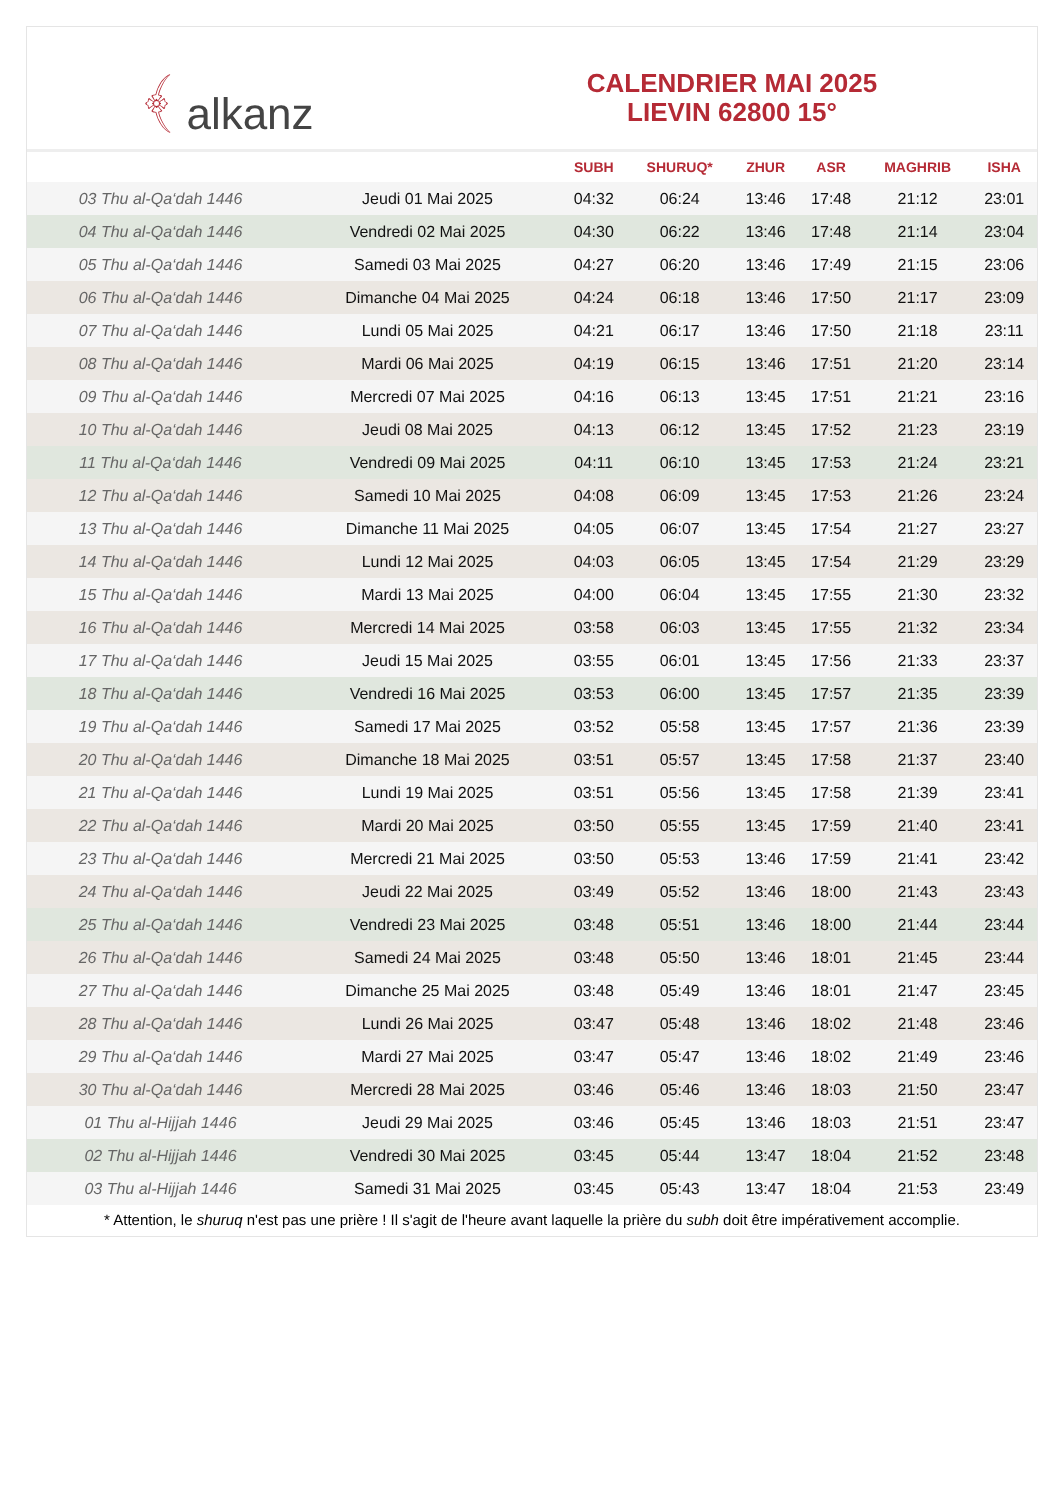﴾ alkanz
CALENDRIER MAI 2025
LIEVIN 62800 15°
| | | SUBH | SHURUQ* | ZHUR | ASR | MAGHRIB | ISHA |
| --- | --- | --- | --- | --- | --- | --- | --- |
| 03 Thu al-Qa‘dah 1446 | Jeudi 01 Mai 2025 | 04:32 | 06:24 | 13:46 | 17:48 | 21:12 | 23:01 |
| 04 Thu al-Qa‘dah 1446 | Vendredi 02 Mai 2025 | 04:30 | 06:22 | 13:46 | 17:48 | 21:14 | 23:04 |
| 05 Thu al-Qa‘dah 1446 | Samedi 03 Mai 2025 | 04:27 | 06:20 | 13:46 | 17:49 | 21:15 | 23:06 |
| 06 Thu al-Qa‘dah 1446 | Dimanche 04 Mai 2025 | 04:24 | 06:18 | 13:46 | 17:50 | 21:17 | 23:09 |
| 07 Thu al-Qa‘dah 1446 | Lundi 05 Mai 2025 | 04:21 | 06:17 | 13:46 | 17:50 | 21:18 | 23:11 |
| 08 Thu al-Qa‘dah 1446 | Mardi 06 Mai 2025 | 04:19 | 06:15 | 13:46 | 17:51 | 21:20 | 23:14 |
| 09 Thu al-Qa‘dah 1446 | Mercredi 07 Mai 2025 | 04:16 | 06:13 | 13:45 | 17:51 | 21:21 | 23:16 |
| 10 Thu al-Qa‘dah 1446 | Jeudi 08 Mai 2025 | 04:13 | 06:12 | 13:45 | 17:52 | 21:23 | 23:19 |
| 11 Thu al-Qa‘dah 1446 | Vendredi 09 Mai 2025 | 04:11 | 06:10 | 13:45 | 17:53 | 21:24 | 23:21 |
| 12 Thu al-Qa‘dah 1446 | Samedi 10 Mai 2025 | 04:08 | 06:09 | 13:45 | 17:53 | 21:26 | 23:24 |
| 13 Thu al-Qa‘dah 1446 | Dimanche 11 Mai 2025 | 04:05 | 06:07 | 13:45 | 17:54 | 21:27 | 23:27 |
| 14 Thu al-Qa‘dah 1446 | Lundi 12 Mai 2025 | 04:03 | 06:05 | 13:45 | 17:54 | 21:29 | 23:29 |
| 15 Thu al-Qa‘dah 1446 | Mardi 13 Mai 2025 | 04:00 | 06:04 | 13:45 | 17:55 | 21:30 | 23:32 |
| 16 Thu al-Qa‘dah 1446 | Mercredi 14 Mai 2025 | 03:58 | 06:03 | 13:45 | 17:55 | 21:32 | 23:34 |
| 17 Thu al-Qa‘dah 1446 | Jeudi 15 Mai 2025 | 03:55 | 06:01 | 13:45 | 17:56 | 21:33 | 23:37 |
| 18 Thu al-Qa‘dah 1446 | Vendredi 16 Mai 2025 | 03:53 | 06:00 | 13:45 | 17:57 | 21:35 | 23:39 |
| 19 Thu al-Qa‘dah 1446 | Samedi 17 Mai 2025 | 03:52 | 05:58 | 13:45 | 17:57 | 21:36 | 23:39 |
| 20 Thu al-Qa‘dah 1446 | Dimanche 18 Mai 2025 | 03:51 | 05:57 | 13:45 | 17:58 | 21:37 | 23:40 |
| 21 Thu al-Qa‘dah 1446 | Lundi 19 Mai 2025 | 03:51 | 05:56 | 13:45 | 17:58 | 21:39 | 23:41 |
| 22 Thu al-Qa‘dah 1446 | Mardi 20 Mai 2025 | 03:50 | 05:55 | 13:45 | 17:59 | 21:40 | 23:41 |
| 23 Thu al-Qa‘dah 1446 | Mercredi 21 Mai 2025 | 03:50 | 05:53 | 13:46 | 17:59 | 21:41 | 23:42 |
| 24 Thu al-Qa‘dah 1446 | Jeudi 22 Mai 2025 | 03:49 | 05:52 | 13:46 | 18:00 | 21:43 | 23:43 |
| 25 Thu al-Qa‘dah 1446 | Vendredi 23 Mai 2025 | 03:48 | 05:51 | 13:46 | 18:00 | 21:44 | 23:44 |
| 26 Thu al-Qa‘dah 1446 | Samedi 24 Mai 2025 | 03:48 | 05:50 | 13:46 | 18:01 | 21:45 | 23:44 |
| 27 Thu al-Qa‘dah 1446 | Dimanche 25 Mai 2025 | 03:48 | 05:49 | 13:46 | 18:01 | 21:47 | 23:45 |
| 28 Thu al-Qa‘dah 1446 | Lundi 26 Mai 2025 | 03:47 | 05:48 | 13:46 | 18:02 | 21:48 | 23:46 |
| 29 Thu al-Qa‘dah 1446 | Mardi 27 Mai 2025 | 03:47 | 05:47 | 13:46 | 18:02 | 21:49 | 23:46 |
| 30 Thu al-Qa‘dah 1446 | Mercredi 28 Mai 2025 | 03:46 | 05:46 | 13:46 | 18:03 | 21:50 | 23:47 |
| 01 Thu al-Hijjah 1446 | Jeudi 29 Mai 2025 | 03:46 | 05:45 | 13:46 | 18:03 | 21:51 | 23:47 |
| 02 Thu al-Hijjah 1446 | Vendredi 30 Mai 2025 | 03:45 | 05:44 | 13:47 | 18:04 | 21:52 | 23:48 |
| 03 Thu al-Hijjah 1446 | Samedi 31 Mai 2025 | 03:45 | 05:43 | 13:47 | 18:04 | 21:53 | 23:49 |
* Attention, le shuruq n'est pas une prière ! Il s'agit de l'heure avant laquelle la prière du subh doit être impérativement accomplie.